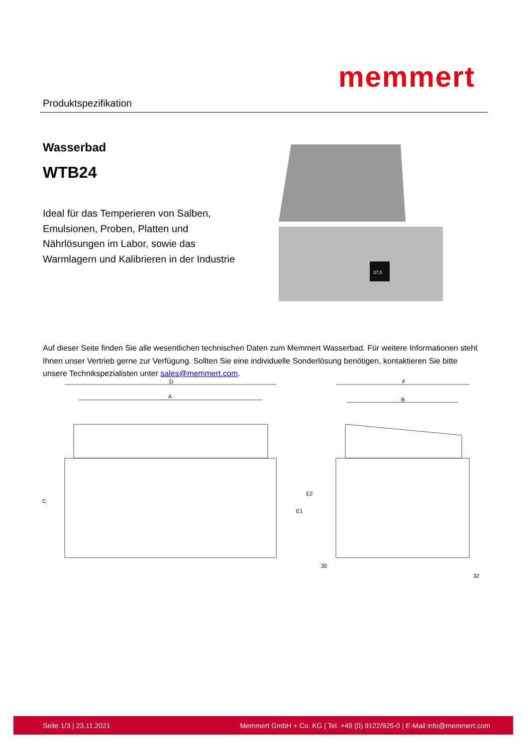Produktspezifikation
memmert
Wasserbad
WTB24
Ideal für das Temperieren von Salben, Emulsionen, Proben, Platten und Nährlösungen im Labor, sowie das Warmlagern und Kalibrieren in der Industrie
37.5
Auf dieser Seite finden Sie alle wesentlichen technischen Daten zum Memmert Wasserbad. Für weitere Informationen steht Ihnen unser Vertrieb gerne zur Verfügung. Sollten Sie eine individuelle Sonderlösung benötigen, kontaktieren Sie bitte unsere Technikspezialisten unter sales@memmert.com.
D
A
C
E2
E1
F
B
30
32
Seite 1/3 | 23.11.2021 Memmert GmbH + Co. KG | Tel. +49 (0) 9122/925-0 | E-Mail info@memmert.com